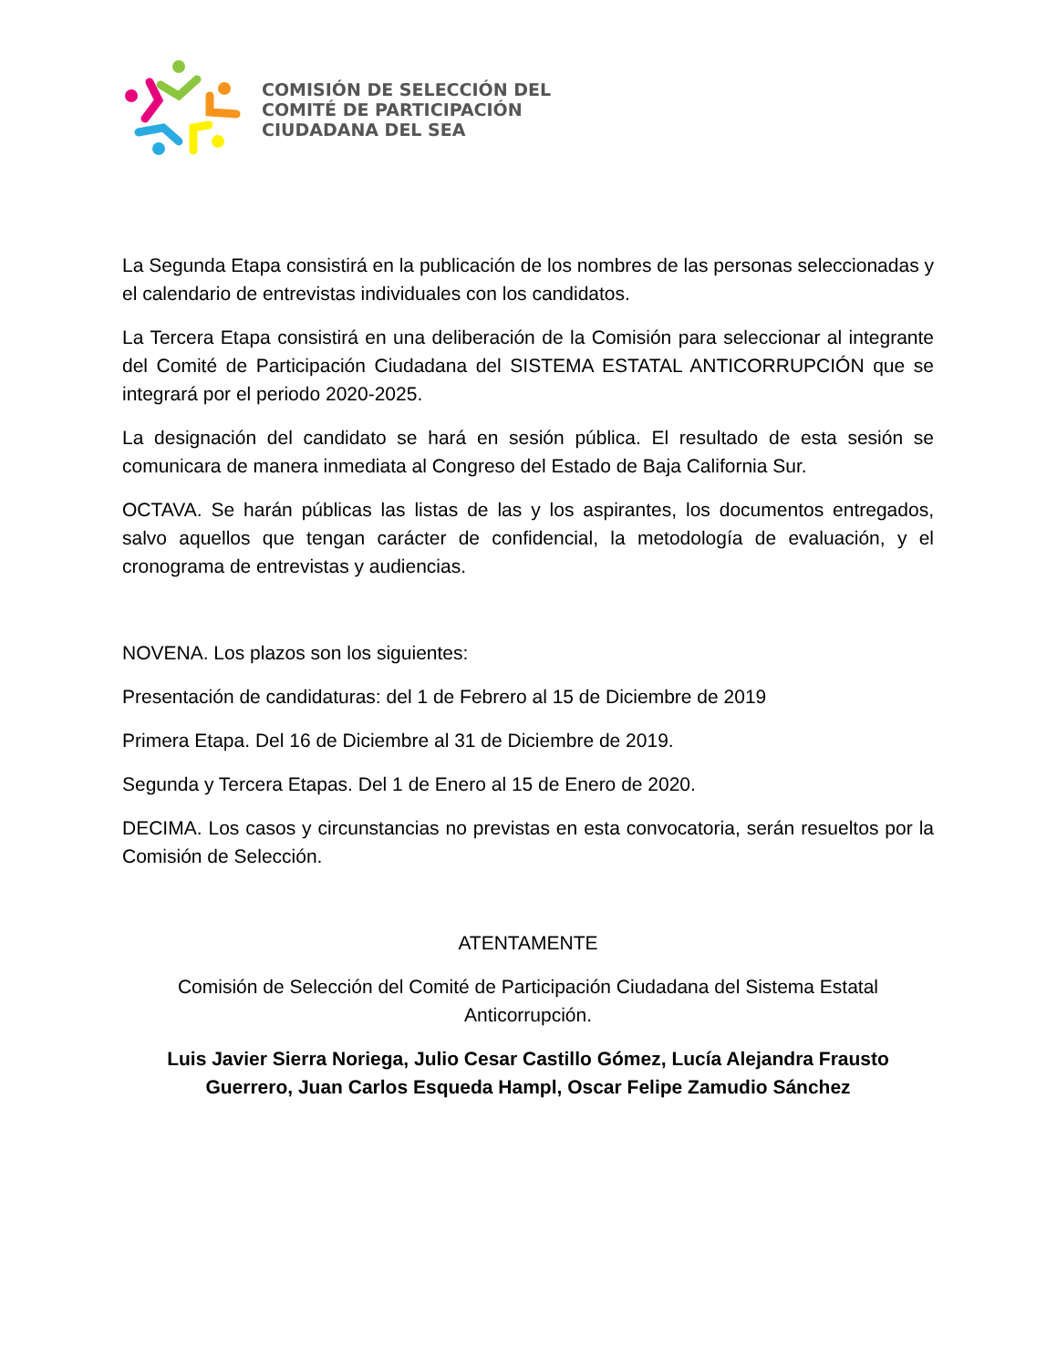COMISIÓN DE SELECCIÓN DEL
COMITÉ DE PARTICIPACIÓN
CIUDADANA DEL SEA
La Segunda Etapa consistirá en la publicación de los nombres de las personas seleccionadas y el calendario de entrevistas individuales con los candidatos.
La Tercera Etapa consistirá en una deliberación de la Comisión para seleccionar al integrante del Comité de Participación Ciudadana del SISTEMA ESTATAL ANTICORRUPCIÓN que se integrará por el periodo 2020-2025.
La designación del candidato se hará en sesión pública. El resultado de esta sesión se comunicara de manera inmediata al Congreso del Estado de Baja California Sur.
OCTAVA. Se harán públicas las listas de las y los aspirantes, los documentos entregados, salvo aquellos que tengan carácter de confidencial, la metodología de evaluación, y el cronograma de entrevistas y audiencias.
NOVENA. Los plazos son los siguientes:
Presentación de candidaturas: del 1 de Febrero al 15 de Diciembre de 2019
Primera Etapa. Del 16 de Diciembre al 31 de Diciembre de 2019.
Segunda y Tercera Etapas. Del 1 de Enero al 15 de Enero de 2020.
DECIMA. Los casos y circunstancias no previstas en esta convocatoria, serán resueltos por la Comisión de Selección.
ATENTAMENTE
Comisión de Selección del Comité de Participación Ciudadana del Sistema Estatal Anticorrupción.
Luis Javier Sierra Noriega, Julio Cesar Castillo Gómez, Lucía Alejandra Frausto Guerrero, Juan Carlos Esqueda Hampl, Oscar Felipe Zamudio Sánchez